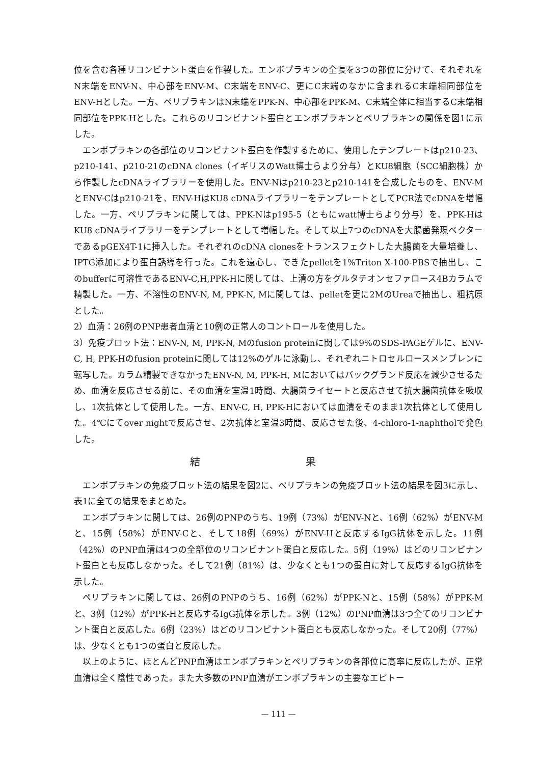位を含む各種リコンビナント蛋白を作製した。エンボプラキンの全長を3つの部位に分けて、それぞれをN末端をENV-N、中心部をENV-M、C末端をENV-C、更にC末端のなかに含まれるC末端相同部位をENV-Hとした。一方、ペリプラキンはN末端をPPK-N、中心部をPPK-M、C末端全体に相当するC末端相同部位をPPK-Hとした。これらのリコンビナント蛋白とエンボプラキンとペリプラキンの関係を図1に示した。
エンボプラキンの各部位のリコンビナント蛋白を作製するために、使用したテンプレートはp210-23、p210-141、p210-21のcDNA clones（イギリスのWatt博士らより分与）とKU8細胞（SCC細胞株）から作製したcDNAライブラリーを使用した。ENV-Nはp210-23とp210-141を合成したものを、ENV-MとENV-Cはp210-21を、ENV-HはKU8 cDNAライブラリーをテンプレートとしてPCR法でcDNAを増幅した。一方、ペリプラキンに関しては、PPK-Nはp195-5（ともにwatt博士らより分与）を、PPK-HはKU8 cDNAライブラリーをテンプレートとして増幅した。そして以上7つのcDNAを大腸菌発現ベクターであるpGEX4T-1に挿入した。それぞれのcDNA clonesをトランスフェクトした大腸菌を大量培養し、IPTG添加により蛋白誘導を行った。これを遠心し、できたpelletを1%Triton X-100-PBSで抽出し、このbufferに可溶性であるENV-C,H,PPK-Hに関しては、上清の方をグルタチオンセファロース4Bカラムで精製した。一方、不溶性のENV-N, M, PPK-N, Mに関しては、pelletを更に2MのUreaで抽出し、粗抗原とした。
2）血清：26例のPNP患者血清と10例の正常人のコントロールを使用した。
3）免疫ブロット法：ENV-N, M, PPK-N, Mのfusion proteinに関しては9%のSDS-PAGEゲルに、ENV-C, H, PPK-Hのfusion proteinに関しては12%のゲルに泳動し、それぞれニトロセルロースメンブレンに転写した。カラム精製できなかったENV-N, M, PPK-H, Mにおいてはバックグランド反応を減少させるため、血清を反応させる前に、その血清を室温1時間、大腸菌ライセートと反応させて抗大腸菌抗体を吸収し、1次抗体として使用した。一方、ENV-C, H, PPK-Hにおいては血清をそのまま1次抗体として使用した。4℃にてover nightで反応させ、2次抗体と室温3時間、反応させた後、4-chloro-1-naphtholで発色した。
結 果
エンボプラキンの免疫ブロット法の結果を図2に、ペリプラキンの免疫ブロット法の結果を図3に示し、表1に全ての結果をまとめた。
エンボプラキンに関しては、26例のPNPのうち、19例（73%）がENV-Nと、16例（62%）がENV-Mと、15例（58%）がENV-Cと、そして18例（69%）がENV-Hと反応するIgG抗体を示した。11例（42%）のPNP血清は4つの全部位のリコンビナント蛋白と反応した。5例（19%）はどのリコンビナント蛋白とも反応しなかった。そして21例（81%）は、少なくとも1つの蛋白に対して反応するIgG抗体を示した。
ペリプラキンに関しては、26例のPNPのうち、16例（62%）がPPK-Nと、15例（58%）がPPK-Mと、3例（12%）がPPK-Hと反応するIgG抗体を示した。3例（12%）のPNP血清は3つ全てのリコンビナント蛋白と反応した。6例（23%）はどのリコンビナント蛋白とも反応しなかった。そして20例（77%）は、少なくとも1つの蛋白と反応した。
以上のように、ほとんどPNP血清はエンボプラキンとペリプラキンの各部位に高率に反応したが、正常血清は全く陰性であった。また大多数のPNP血清がエンボプラキンの主要なエピトー
— 111 —